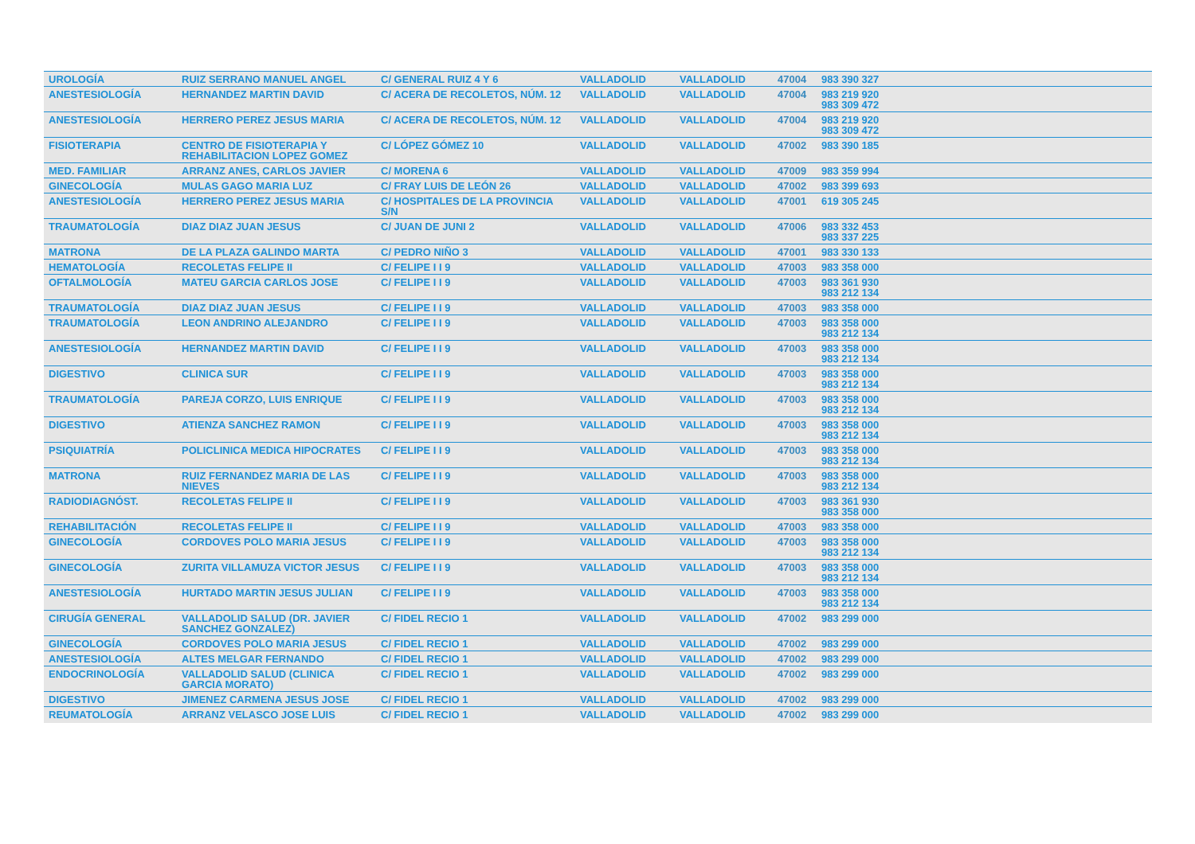| UROLOGÍA | RUIZ SERRANO MANUEL ANGEL | C/ GENERAL RUIZ 4 Y 6 | VALLADOLID | VALLADOLID | 47004 | 983 390 327 |
| ANESTESIOLOGÍA | HERNANDEZ MARTIN DAVID | C/ ACERA DE RECOLETOS, NÚM. 12 | VALLADOLID | VALLADOLID | 47004 | 983 219 920 983 309 472 |
| ANESTESIOLOGÍA | HERRERO PEREZ JESUS MARIA | C/ ACERA DE RECOLETOS, NÚM. 12 | VALLADOLID | VALLADOLID | 47004 | 983 219 920 983 309 472 |
| FISIOTERAPIA | CENTRO DE FISIOTERAPIA Y REHABILITACION LOPEZ GOMEZ | C/ LÓPEZ GÓMEZ 10 | VALLADOLID | VALLADOLID | 47002 | 983 390 185 |
| MED. FAMILIAR | ARRANZ ANES, CARLOS JAVIER | C/ MORENA 6 | VALLADOLID | VALLADOLID | 47009 | 983 359 994 |
| GINECOLOGÍA | MULAS GAGO MARIA LUZ | C/ FRAY LUIS DE LEÓN 26 | VALLADOLID | VALLADOLID | 47002 | 983 399 693 |
| ANESTESIOLOGÍA | HERRERO PEREZ JESUS MARIA | C/ HOSPITALES DE LA PROVINCIA S/N | VALLADOLID | VALLADOLID | 47001 | 619 305 245 |
| TRAUMATOLOGÍA | DIAZ DIAZ JUAN JESUS | C/ JUAN DE JUNI 2 | VALLADOLID | VALLADOLID | 47006 | 983 332 453 983 337 225 |
| MATRONA | DE LA PLAZA GALINDO MARTA | C/ PEDRO NIÑO 3 | VALLADOLID | VALLADOLID | 47001 | 983 330 133 |
| HEMATOLOGÍA | RECOLETAS FELIPE II | C/ FELIPE I I 9 | VALLADOLID | VALLADOLID | 47003 | 983 358 000 |
| OFTALMOLOGÍA | MATEU GARCIA CARLOS JOSE | C/ FELIPE I I 9 | VALLADOLID | VALLADOLID | 47003 | 983 361 930 983 212 134 |
| TRAUMATOLOGÍA | DIAZ DIAZ JUAN JESUS | C/ FELIPE I I 9 | VALLADOLID | VALLADOLID | 47003 | 983 358 000 |
| TRAUMATOLOGÍA | LEON ANDRINO ALEJANDRO | C/ FELIPE I I 9 | VALLADOLID | VALLADOLID | 47003 | 983 358 000 983 212 134 |
| ANESTESIOLOGÍA | HERNANDEZ MARTIN DAVID | C/ FELIPE I I 9 | VALLADOLID | VALLADOLID | 47003 | 983 358 000 983 212 134 |
| DIGESTIVO | CLINICA SUR | C/ FELIPE I I 9 | VALLADOLID | VALLADOLID | 47003 | 983 358 000 983 212 134 |
| TRAUMATOLOGÍA | PAREJA CORZO, LUIS ENRIQUE | C/ FELIPE I I 9 | VALLADOLID | VALLADOLID | 47003 | 983 358 000 983 212 134 |
| DIGESTIVO | ATIENZA SANCHEZ RAMON | C/ FELIPE I I 9 | VALLADOLID | VALLADOLID | 47003 | 983 358 000 983 212 134 |
| PSIQUIATRÍA | POLICLINICA MEDICA HIPOCRATES | C/ FELIPE I I 9 | VALLADOLID | VALLADOLID | 47003 | 983 358 000 983 212 134 |
| MATRONA | RUIZ FERNANDEZ MARIA DE LAS NIEVES | C/ FELIPE I I 9 | VALLADOLID | VALLADOLID | 47003 | 983 358 000 983 212 134 |
| RADIODIAGNÓST. | RECOLETAS FELIPE II | C/ FELIPE I I 9 | VALLADOLID | VALLADOLID | 47003 | 983 361 930 983 358 000 |
| REHABILITACIÓN | RECOLETAS FELIPE II | C/ FELIPE I I 9 | VALLADOLID | VALLADOLID | 47003 | 983 358 000 |
| GINECOLOGÍA | CORDOVES POLO MARIA JESUS | C/ FELIPE I I 9 | VALLADOLID | VALLADOLID | 47003 | 983 358 000 983 212 134 |
| GINECOLOGÍA | ZURITA VILLAMUZA VICTOR JESUS | C/ FELIPE I I 9 | VALLADOLID | VALLADOLID | 47003 | 983 358 000 983 212 134 |
| ANESTESIOLOGÍA | HURTADO MARTIN JESUS JULIAN | C/ FELIPE I I 9 | VALLADOLID | VALLADOLID | 47003 | 983 358 000 983 212 134 |
| CIRUGÍA GENERAL | VALLADOLID SALUD (DR. JAVIER SANCHEZ GONZALEZ) | C/ FIDEL RECIO 1 | VALLADOLID | VALLADOLID | 47002 | 983 299 000 |
| GINECOLOGÍA | CORDOVES POLO MARIA JESUS | C/ FIDEL RECIO 1 | VALLADOLID | VALLADOLID | 47002 | 983 299 000 |
| ANESTESIOLOGÍA | ALTES MELGAR FERNANDO | C/ FIDEL RECIO 1 | VALLADOLID | VALLADOLID | 47002 | 983 299 000 |
| ENDOCRINOLOGÍA | VALLADOLID SALUD (CLINICA GARCIA MORATO) | C/ FIDEL RECIO 1 | VALLADOLID | VALLADOLID | 47002 | 983 299 000 |
| DIGESTIVO | JIMENEZ CARMENA JESUS JOSE | C/ FIDEL RECIO 1 | VALLADOLID | VALLADOLID | 47002 | 983 299 000 |
| REUMATOLOGÍA | ARRANZ VELASCO JOSE LUIS | C/ FIDEL RECIO 1 | VALLADOLID | VALLADOLID | 47002 | 983 299 000 |